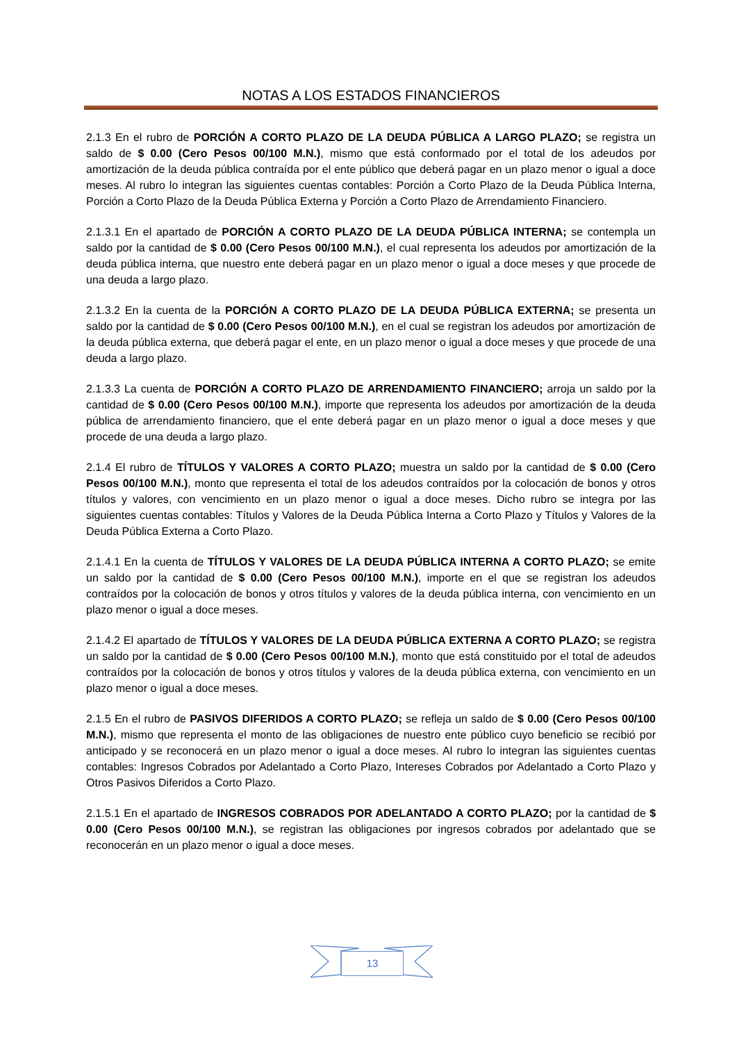NOTAS A LOS ESTADOS FINANCIEROS
2.1.3 En el rubro de PORCIÓN A CORTO PLAZO DE LA DEUDA PÚBLICA A LARGO PLAZO; se registra un saldo de $ 0.00 (Cero Pesos 00/100 M.N.), mismo que está conformado por el total de los adeudos por amortización de la deuda pública contraída por el ente público que deberá pagar en un plazo menor o igual a doce meses. Al rubro lo integran las siguientes cuentas contables: Porción a Corto Plazo de la Deuda Pública Interna, Porción a Corto Plazo de la Deuda Pública Externa y Porción a Corto Plazo de Arrendamiento Financiero.
2.1.3.1 En el apartado de PORCIÓN A CORTO PLAZO DE LA DEUDA PÚBLICA INTERNA; se contempla un saldo por la cantidad de $ 0.00 (Cero Pesos 00/100 M.N.), el cual representa los adeudos por amortización de la deuda pública interna, que nuestro ente deberá pagar en un plazo menor o igual a doce meses y que procede de una deuda a largo plazo.
2.1.3.2 En la cuenta de la PORCIÓN A CORTO PLAZO DE LA DEUDA PÚBLICA EXTERNA; se presenta un saldo por la cantidad de $ 0.00 (Cero Pesos 00/100 M.N.), en el cual se registran los adeudos por amortización de la deuda pública externa, que deberá pagar el ente, en un plazo menor o igual a doce meses y que procede de una deuda a largo plazo.
2.1.3.3 La cuenta de PORCIÓN A CORTO PLAZO DE ARRENDAMIENTO FINANCIERO; arroja un saldo por la cantidad de $ 0.00 (Cero Pesos 00/100 M.N.), importe que representa los adeudos por amortización de la deuda pública de arrendamiento financiero, que el ente deberá pagar en un plazo menor o igual a doce meses y que procede de una deuda a largo plazo.
2.1.4 El rubro de TÍTULOS Y VALORES A CORTO PLAZO; muestra un saldo por la cantidad de $ 0.00 (Cero Pesos 00/100 M.N.), monto que representa el total de los adeudos contraídos por la colocación de bonos y otros títulos y valores, con vencimiento en un plazo menor o igual a doce meses. Dicho rubro se integra por las siguientes cuentas contables: Títulos y Valores de la Deuda Pública Interna a Corto Plazo y Títulos y Valores de la Deuda Pública Externa a Corto Plazo.
2.1.4.1 En la cuenta de TÍTULOS Y VALORES DE LA DEUDA PÚBLICA INTERNA A CORTO PLAZO; se emite un saldo por la cantidad de $ 0.00 (Cero Pesos 00/100 M.N.), importe en el que se registran los adeudos contraídos por la colocación de bonos y otros títulos y valores de la deuda pública interna, con vencimiento en un plazo menor o igual a doce meses.
2.1.4.2 El apartado de TÍTULOS Y VALORES DE LA DEUDA PÚBLICA EXTERNA A CORTO PLAZO; se registra un saldo por la cantidad de $ 0.00 (Cero Pesos 00/100 M.N.), monto que está constituido por el total de adeudos contraídos por la colocación de bonos y otros títulos y valores de la deuda pública externa, con vencimiento en un plazo menor o igual a doce meses.
2.1.5 En el rubro de PASIVOS DIFERIDOS A CORTO PLAZO; se refleja un saldo de $ 0.00 (Cero Pesos 00/100 M.N.), mismo que representa el monto de las obligaciones de nuestro ente público cuyo beneficio se recibió por anticipado y se reconocerá en un plazo menor o igual a doce meses. Al rubro lo integran las siguientes cuentas contables: Ingresos Cobrados por Adelantado a Corto Plazo, Intereses Cobrados por Adelantado a Corto Plazo y Otros Pasivos Diferidos a Corto Plazo.
2.1.5.1 En el apartado de INGRESOS COBRADOS POR ADELANTADO A CORTO PLAZO; por la cantidad de $ 0.00 (Cero Pesos 00/100 M.N.), se registran las obligaciones por ingresos cobrados por adelantado que se reconocerán en un plazo menor o igual a doce meses.
13